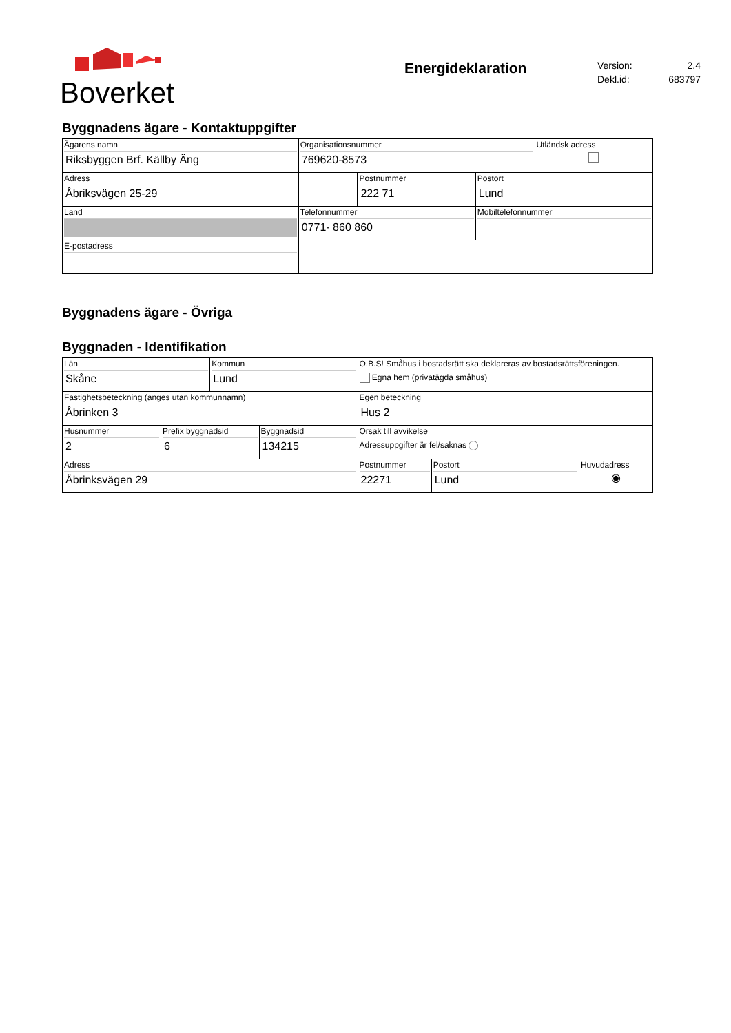Boverket
Energideklaration
Version: 2.4
Dekl.id: 683797
Byggnadens ägare - Kontaktuppgifter
| Ägarens namn Riksbyggen Brf. Källby Äng | Organisationsnummer 769620-8573 | | | Utländsk adress |
| Adress Åbriksvägen 25-29 | | Postnummer 222 71 | Postort Lund | |
| Land | Telefonnummer 0771- 860 860 | | Mobiltelefonnummer | |
| E-postadress | | | | |
Byggnadens ägare - Övriga
Byggnaden - Identifikation
| Län Skåne | Kommun Lund | O.B.S! Småhus i bostadsrätt ska deklareras av bostadsrättsföreningen. Egna hem (privatägda småhus) | | |
| Fastighetsbeteckning (anges utan kommunnamn) Åbrinken 3 | | Egen beteckning Hus 2 | | |
| / Husnummer 2 / Prefix byggnadsid 6 / Byggnadsid 134215 / | | Orsak till avvikelse Adressuppgifter är fel/saknas | | |
| Adress Åbrinksvägen 29 | | Postnummer 22271 | Postort Lund | Huvudadress ◉ |